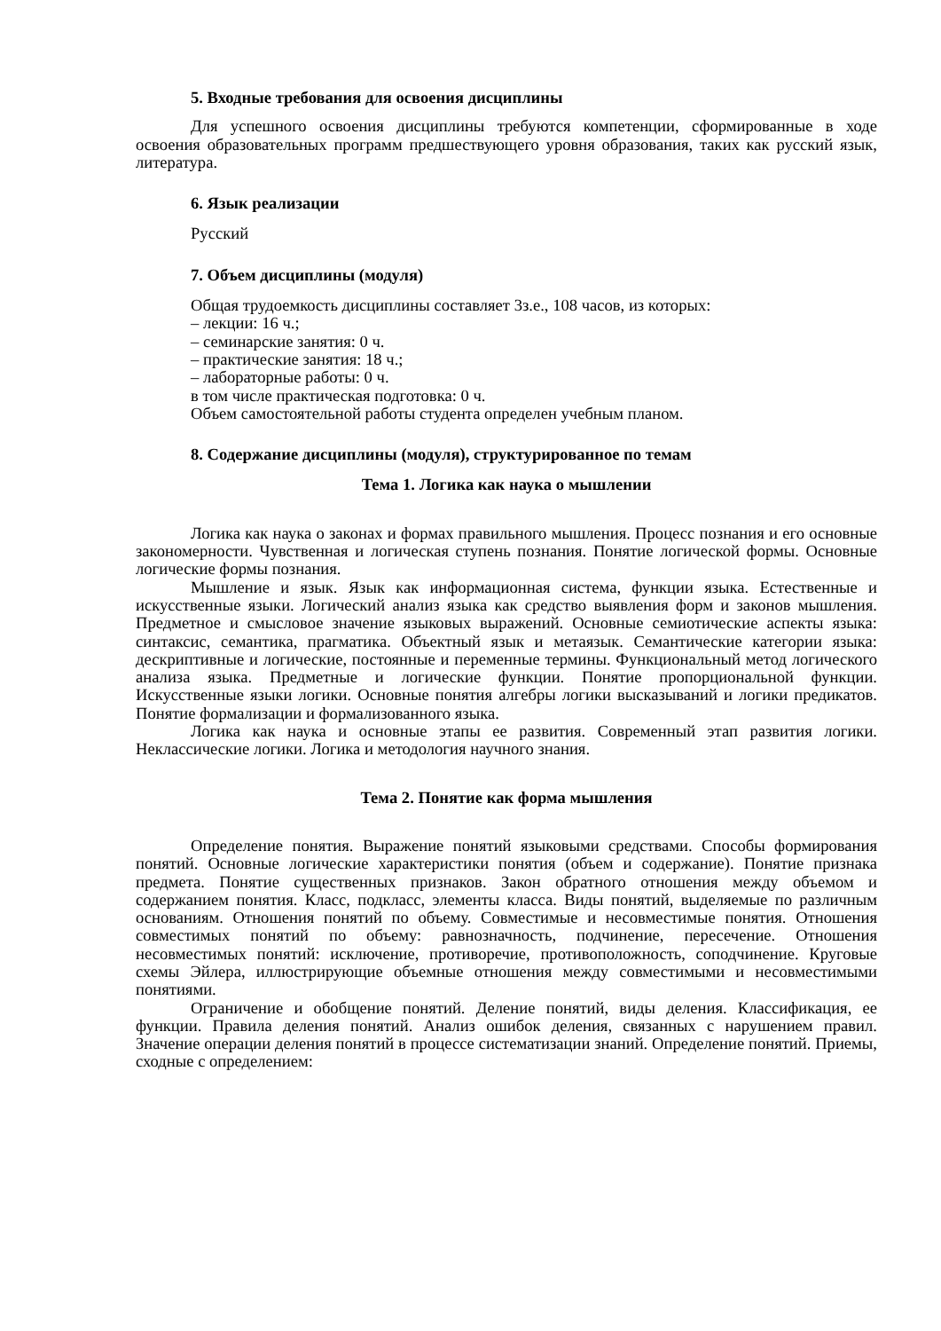5. Входные требования для освоения дисциплины
Для успешного освоения дисциплины требуются компетенции, сформированные в ходе освоения образовательных программ предшествующего уровня образования, таких как русский язык, литература.
6. Язык реализации
Русский
7. Объем дисциплины (модуля)
Общая трудоемкость дисциплины составляет 3з.е., 108 часов, из которых:
– лекции: 16 ч.;
– семинарские занятия: 0 ч.
– практические занятия: 18 ч.;
– лабораторные работы: 0 ч.
в том числе практическая подготовка: 0 ч.
Объем самостоятельной работы студента определен учебным планом.
8. Содержание дисциплины (модуля), структурированное по темам
Тема 1. Логика как наука о мышлении
Логика как наука о законах и формах правильного мышления. Процесс познания и его основные закономерности. Чувственная и логическая ступень познания. Понятие логической формы. Основные логические формы познания.
Мышление и язык. Язык как информационная система, функции языка. Естественные и искусственные языки. Логический анализ языка как средство выявления форм и законов мышления. Предметное и смысловое значение языковых выражений. Основные семиотические аспекты языка: синтаксис, семантика, прагматика. Объектный язык и метаязык. Семантические категории языка: дескриптивные и логические, постоянные и переменные термины. Функциональный метод логического анализа языка. Предметные и логические функции. Понятие пропорциональной функции. Искусственные языки логики. Основные понятия алгебры логики высказываний и логики предикатов. Понятие формализации и формализованного языка.
Логика как наука и основные этапы ее развития. Современный этап развития логики. Неклассические логики. Логика и методология научного знания.
Тема 2. Понятие как форма мышления
Определение понятия. Выражение понятий языковыми средствами. Способы формирования понятий. Основные логические характеристики понятия (объем и содержание). Понятие признака предмета. Понятие существенных признаков. Закон обратного отношения между объемом и содержанием понятия. Класс, подкласс, элементы класса. Виды понятий, выделяемые по различным основаниям. Отношения понятий по объему. Совместимые и несовместимые понятия. Отношения совместимых понятий по объему: равнозначность, подчинение, пересечение. Отношения несовместимых понятий: исключение, противоречие, противоположность, соподчинение. Круговые схемы Эйлера, иллюстрирующие объемные отношения между совместимыми и несовместимыми понятиями.
Ограничение и обобщение понятий. Деление понятий, виды деления. Классификация, ее функции. Правила деления понятий. Анализ ошибок деления, связанных с нарушением правил. Значение операции деления понятий в процессе систематизации знаний. Определение понятий. Приемы, сходные с определением: